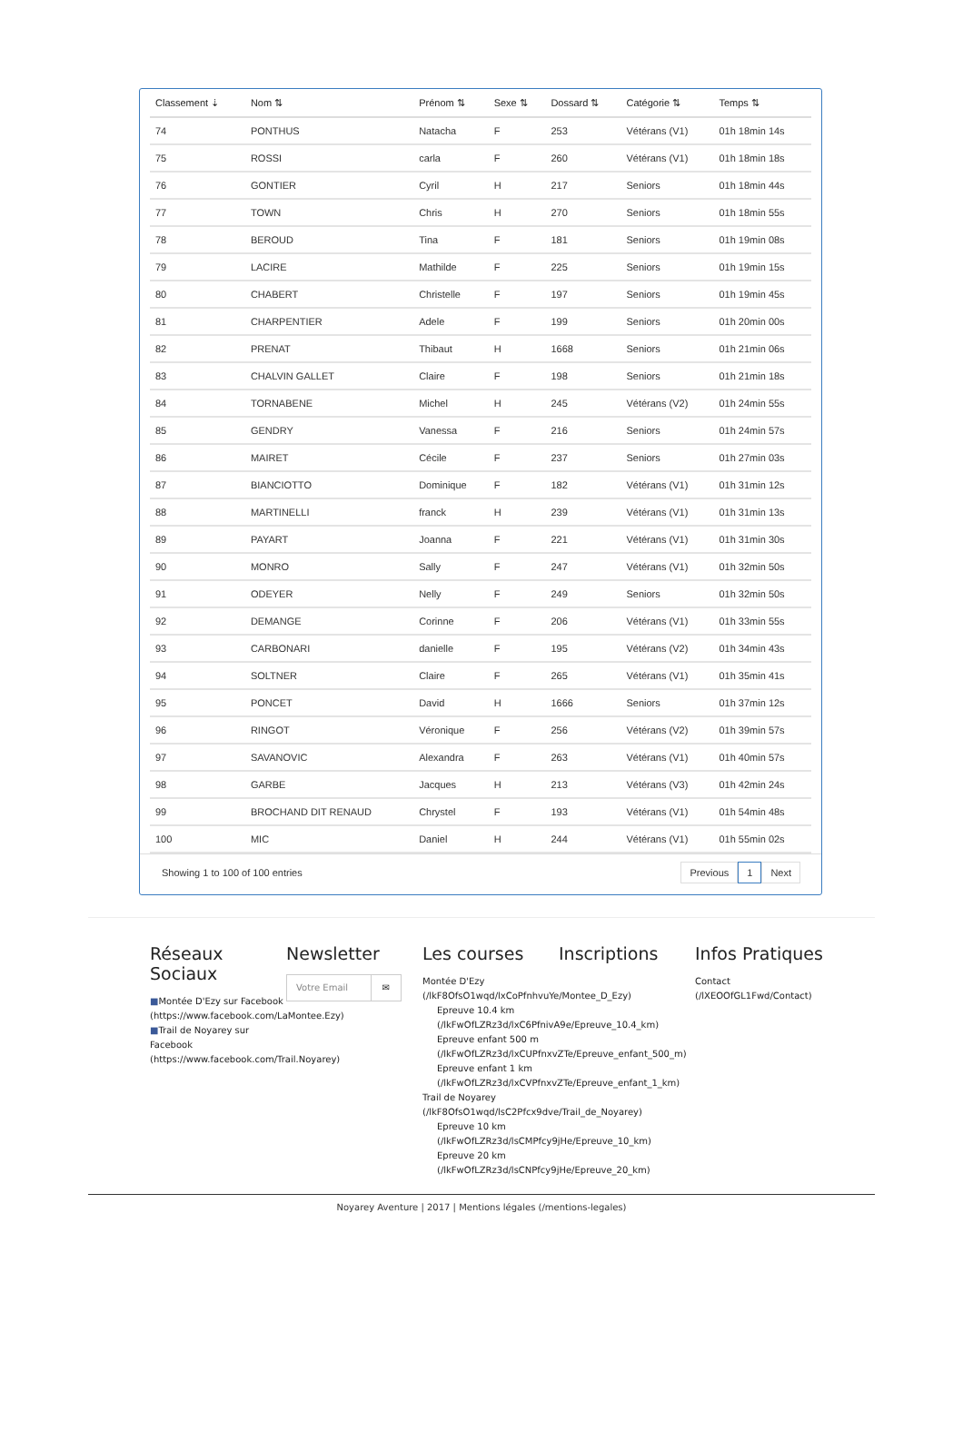| Classement ⇣ | Nom ⇅ | Prénom ⇅ | Sexe ⇅ | Dossard ⇅ | Catégorie ⇅ | Temps ⇅ |
| --- | --- | --- | --- | --- | --- | --- |
| 74 | PONTHUS | Natacha | F | 253 | Vétérans (V1) | 01h 18min 14s |
| 75 | ROSSI | carla | F | 260 | Vétérans (V1) | 01h 18min 18s |
| 76 | GONTIER | Cyril | H | 217 | Seniors | 01h 18min 44s |
| 77 | TOWN | Chris | H | 270 | Seniors | 01h 18min 55s |
| 78 | BEROUD | Tina | F | 181 | Seniors | 01h 19min 08s |
| 79 | LACIRE | Mathilde | F | 225 | Seniors | 01h 19min 15s |
| 80 | CHABERT | Christelle | F | 197 | Seniors | 01h 19min 45s |
| 81 | CHARPENTIER | Adele | F | 199 | Seniors | 01h 20min 00s |
| 82 | PRENAT | Thibaut | H | 1668 | Seniors | 01h 21min 06s |
| 83 | CHALVIN GALLET | Claire | F | 198 | Seniors | 01h 21min 18s |
| 84 | TORNABENE | Michel | H | 245 | Vétérans (V2) | 01h 24min 55s |
| 85 | GENDRY | Vanessa | F | 216 | Seniors | 01h 24min 57s |
| 86 | MAIRET | Cécile | F | 237 | Seniors | 01h 27min 03s |
| 87 | BIANCIOTTO | Dominique | F | 182 | Vétérans (V1) | 01h 31min 12s |
| 88 | MARTINELLI | franck | H | 239 | Vétérans (V1) | 01h 31min 13s |
| 89 | PAYART | Joanna | F | 221 | Vétérans (V1) | 01h 31min 30s |
| 90 | MONRO | Sally | F | 247 | Vétérans (V1) | 01h 32min 50s |
| 91 | ODEYER | Nelly | F | 249 | Seniors | 01h 32min 50s |
| 92 | DEMANGE | Corinne | F | 206 | Vétérans (V1) | 01h 33min 55s |
| 93 | CARBONARI | danielle | F | 195 | Vétérans (V2) | 01h 34min 43s |
| 94 | SOLTNER | Claire | F | 265 | Vétérans (V1) | 01h 35min 41s |
| 95 | PONCET | David | H | 1666 | Seniors | 01h 37min 12s |
| 96 | RINGOT | Véronique | F | 256 | Vétérans (V2) | 01h 39min 57s |
| 97 | SAVANOVIC | Alexandra | F | 263 | Vétérans (V1) | 01h 40min 57s |
| 98 | GARBE | Jacques | H | 213 | Vétérans (V3) | 01h 42min 24s |
| 99 | BROCHAND DIT RENAUD | Chrystel | F | 193 | Vétérans (V1) | 01h 54min 48s |
| 100 | MIC | Daniel | H | 244 | Vétérans (V1) | 01h 55min 02s |
Showing 1 to 100 of 100 entries
Previous 1 Next
Réseaux Sociaux
■Montée D'Ezy sur Facebook (https://www.facebook.com/LaMontee.Ezy)
■Trail de Noyarey sur Facebook (https://www.facebook.com/Trail.Noyarey)
Newsletter
Votre Email ✉
Les courses
Montée D'Ezy (/lkF8OfsO1wqd/lxCoPfnhvuYe/Montee_D_Ezy)
Epreuve 10.4 km (/lkFwOfLZRz3d/lxC6PfnivA9e/Epreuve_10.4_km)
Epreuve enfant 500 m (/lkFwOfLZRz3d/lxCUPfnxvZTe/Epreuve_enfant_500_m)
Epreuve enfant 1 km (/lkFwOfLZRz3d/lxCVPfnxvZTe/Epreuve_enfant_1_km)
Trail de Noyarey (/lkF8OfsO1wqd/lsC2Pfcx9dve/Trail_de_Noyarey)
Epreuve 10 km (/lkFwOfLZRz3d/lsCMPfcy9jHe/Epreuve_10_km)
Epreuve 20 km (/lkFwOfLZRz3d/lsCNPfcy9jHe/Epreuve_20_km)
Inscriptions Infos Pratiques
Contact (/lXEOOfGL1Fwd/Contact)
Noyarey Aventure | 2017 | Mentions légales (/mentions-legales)